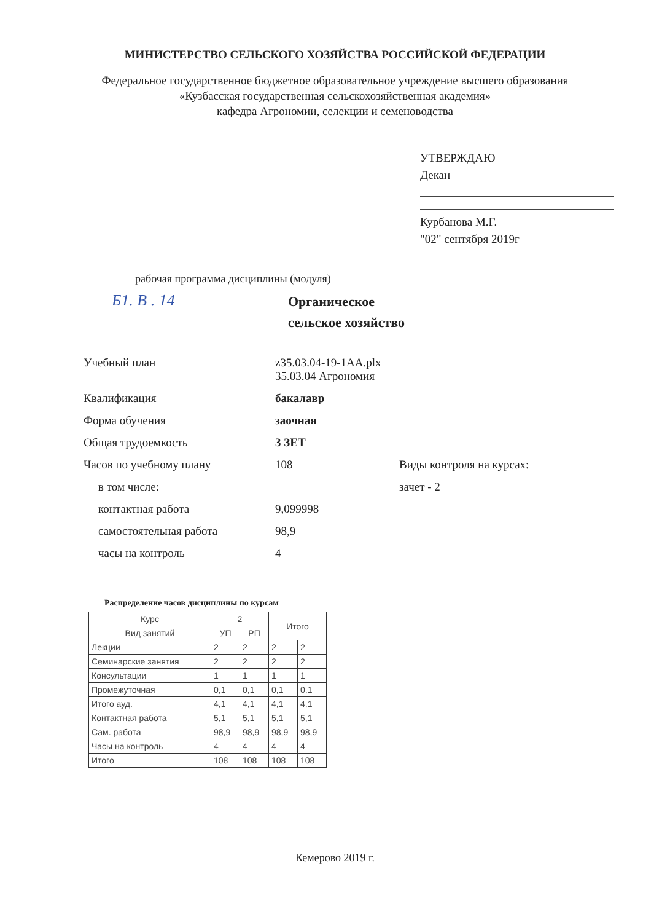МИНИСТЕРСТВО СЕЛЬСКОГО ХОЗЯЙСТВА РОССИЙСКОЙ ФЕДЕРАЦИИ
Федеральное государственное бюджетное образовательное учреждение высшего образования
«Кузбасская государственная сельскохозяйственная академия»
кафедра Агрономии, селекции и семеноводства
УТВЕРЖДАЮ
Декан
Курбанова М.Г.
"02" сентября 2019г
рабочая программа дисциплины (модуля)
Б1. В . 14
Органическое
сельское хозяйство
| Учебный план | z35.03.04-19-1АА.plx 35.03.04 Агрономия | |
| Квалификация | бакалавр | |
| Форма обучения | заочная | |
| Общая трудоемкость | 3 ЗЕТ | |
| Часов по учебному плану | 108 | Виды контроля на курсах: |
| в том числе: | | зачет - 2 |
| контактная работа | 9,099998 | |
| самостоятельная работа | 98,9 | |
| часы на контроль | 4 | |
Распределение часов дисциплины по курсам
| Курс | 2 | | Итого | |
| --- | --- | --- | --- | --- |
| Вид занятий | УП | РП | | |
| Лекции | 2 | 2 | 2 | 2 |
| Семинарские занятия | 2 | 2 | 2 | 2 |
| Консультации | 1 | 1 | 1 | 1 |
| Промежуточная | 0,1 | 0,1 | 0,1 | 0,1 |
| Итого ауд. | 4,1 | 4,1 | 4,1 | 4,1 |
| Контактная работа | 5,1 | 5,1 | 5,1 | 5,1 |
| Сам. работа | 98,9 | 98,9 | 98,9 | 98,9 |
| Часы на контроль | 4 | 4 | 4 | 4 |
| Итого | 108 | 108 | 108 | 108 |
Кемерово 2019 г.